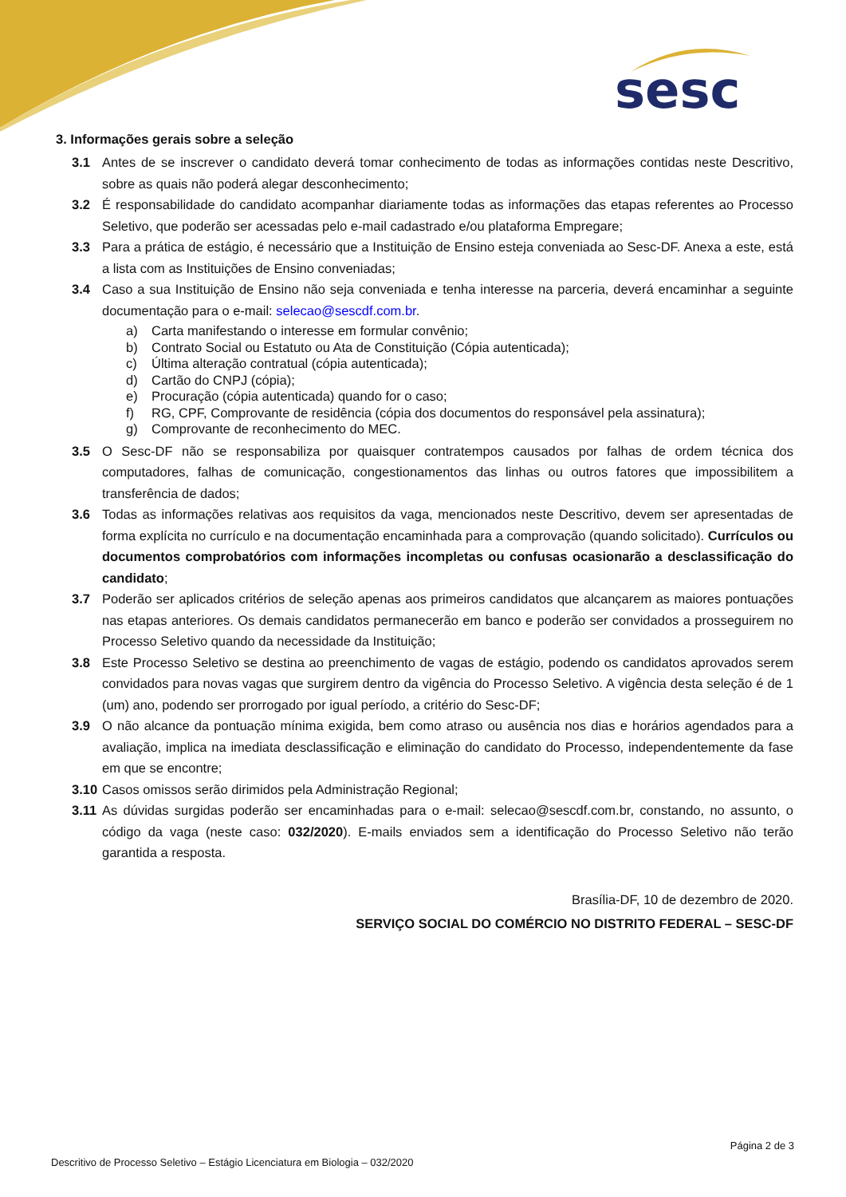sesc
3. Informações gerais sobre a seleção
3.1 Antes de se inscrever o candidato deverá tomar conhecimento de todas as informações contidas neste Descritivo, sobre as quais não poderá alegar desconhecimento;
3.2 É responsabilidade do candidato acompanhar diariamente todas as informações das etapas referentes ao Processo Seletivo, que poderão ser acessadas pelo e-mail cadastrado e/ou plataforma Empregare;
3.3 Para a prática de estágio, é necessário que a Instituição de Ensino esteja conveniada ao Sesc-DF. Anexa a este, está a lista com as Instituições de Ensino conveniadas;
3.4 Caso a sua Instituição de Ensino não seja conveniada e tenha interesse na parceria, deverá encaminhar a seguinte documentação para o e-mail: selecao@sescdf.com.br.
a) Carta manifestando o interesse em formular convênio;
b) Contrato Social ou Estatuto ou Ata de Constituição (Cópia autenticada);
c) Última alteração contratual (cópia autenticada);
d) Cartão do CNPJ (cópia);
e) Procuração (cópia autenticada) quando for o caso;
f) RG, CPF, Comprovante de residência (cópia dos documentos do responsável pela assinatura);
g) Comprovante de reconhecimento do MEC.
3.5 O Sesc-DF não se responsabiliza por quaisquer contratempos causados por falhas de ordem técnica dos computadores, falhas de comunicação, congestionamentos das linhas ou outros fatores que impossibilitem a transferência de dados;
3.6 Todas as informações relativas aos requisitos da vaga, mencionados neste Descritivo, devem ser apresentadas de forma explícita no currículo e na documentação encaminhada para a comprovação (quando solicitado). Currículos ou documentos comprobatórios com informações incompletas ou confusas ocasionarão a desclassificação do candidato;
3.7 Poderão ser aplicados critérios de seleção apenas aos primeiros candidatos que alcançarem as maiores pontuações nas etapas anteriores. Os demais candidatos permanecerão em banco e poderão ser convidados a prosseguirem no Processo Seletivo quando da necessidade da Instituição;
3.8 Este Processo Seletivo se destina ao preenchimento de vagas de estágio, podendo os candidatos aprovados serem convidados para novas vagas que surgirem dentro da vigência do Processo Seletivo. A vigência desta seleção é de 1 (um) ano, podendo ser prorrogado por igual período, a critério do Sesc-DF;
3.9 O não alcance da pontuação mínima exigida, bem como atraso ou ausência nos dias e horários agendados para a avaliação, implica na imediata desclassificação e eliminação do candidato do Processo, independentemente da fase em que se encontre;
3.10 Casos omissos serão dirimidos pela Administração Regional;
3.11 As dúvidas surgidas poderão ser encaminhadas para o e-mail: selecao@sescdf.com.br, constando, no assunto, o código da vaga (neste caso: 032/2020). E-mails enviados sem a identificação do Processo Seletivo não terão garantida a resposta.
Brasília-DF, 10 de dezembro de 2020.
SERVIÇO SOCIAL DO COMÉRCIO NO DISTRITO FEDERAL – SESC-DF
Página 2 de 3
Descritivo de Processo Seletivo – Estágio Licenciatura em Biologia – 032/2020